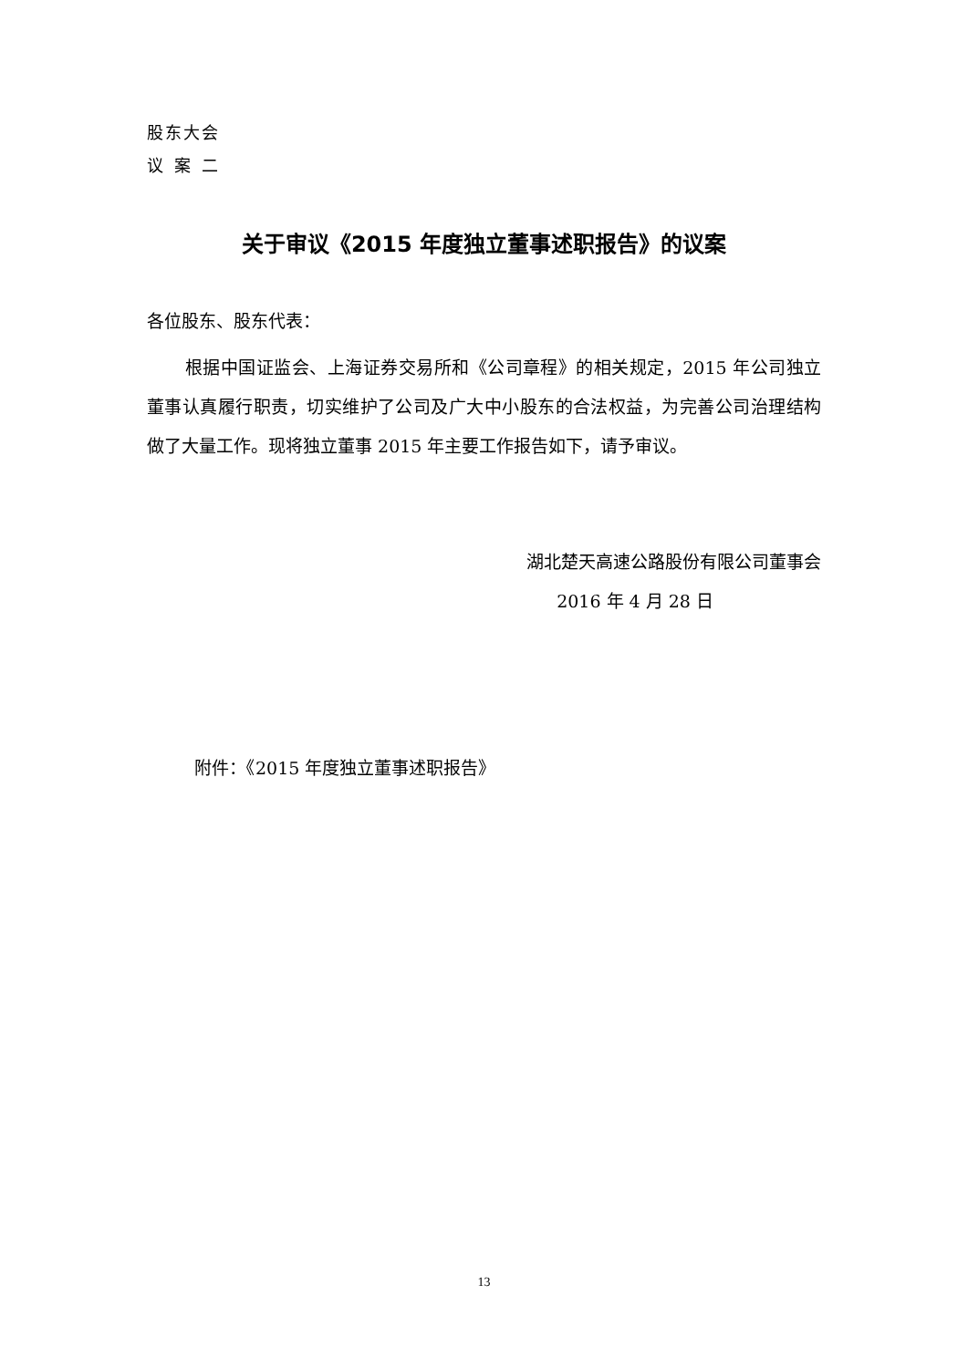股东大会
议案二
关于审议《2015 年度独立董事述职报告》的议案
各位股东、股东代表：
根据中国证监会、上海证券交易所和《公司章程》的相关规定，2015 年公司独立董事认真履行职责，切实维护了公司及广大中小股东的合法权益，为完善公司治理结构做了大量工作。现将独立董事 2015 年主要工作报告如下，请予审议。
湖北楚天高速公路股份有限公司董事会
2016 年 4 月 28 日
附件：《2015 年度独立董事述职报告》
13